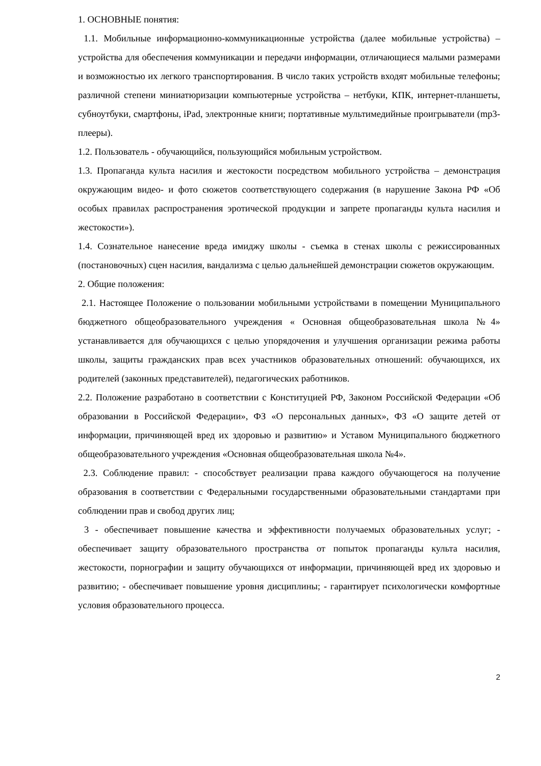1. ОСНОВНЫЕ понятия:
1.1. Мобильные информационно-коммуникационные устройства (далее мобильные устройства) – устройства для обеспечения коммуникации и передачи информации, отличающиеся малыми размерами и возможностью их легкого транспортирования. В число таких устройств входят мобильные телефоны; различной степени миниатюризации компьютерные устройства – нетбуки, КПК, интернет-планшеты, субноутбуки, смартфоны, iPad, электронные книги; портативные мультимедийные проигрыватели (mp3- плееры).
1.2. Пользователь - обучающийся, пользующийся мобильным устройством.
1.3. Пропаганда культа насилия и жестокости посредством мобильного устройства – демонстрация окружающим видео- и фото сюжетов соответствующего содержания (в нарушение Закона РФ «Об особых правилах распространения эротической продукции и запрете пропаганды культа насилия и жестокости»).
1.4. Сознательное нанесение вреда имиджу школы - съемка в стенах школы с режиссированных (постановочных) сцен насилия, вандализма с целью дальнейшей демонстрации сюжетов окружающим.
2. Общие положения:
2.1. Настоящее Положение о пользовании мобильными устройствами в помещении Муниципального бюджетного общеобразовательного учреждения « Основная общеобразовательная школа №4» устанавливается для обучающихся с целью упорядочения и улучшения организации режима работы школы, защиты гражданских прав всех участников образовательных отношений: обучающихся, их родителей (законных представителей), педагогических работников.
2.2. Положение разработано в соответствии с Конституцией РФ, Законом Российской Федерации «Об образовании в Российской Федерации», ФЗ «О персональных данных», ФЗ «О защите детей от информации, причиняющей вред их здоровью и развитию» и Уставом Муниципального бюджетного общеобразовательного учреждения «Основная общеобразовательная школа №4».
2.3. Соблюдение правил: - способствует реализации права каждого обучающегося на получение образования в соответствии с Федеральными государственными образовательными стандартами при соблюдении прав и свобод других лиц;
3 - обеспечивает повышение качества и эффективности получаемых образовательных услуг; - обеспечивает защиту образовательного пространства от попыток пропаганды культа насилия, жестокости, порнографии и защиту обучающихся от информации, причиняющей вред их здоровью и развитию; - обеспечивает повышение уровня дисциплины; - гарантирует психологически комфортные условия образовательного процесса.
2